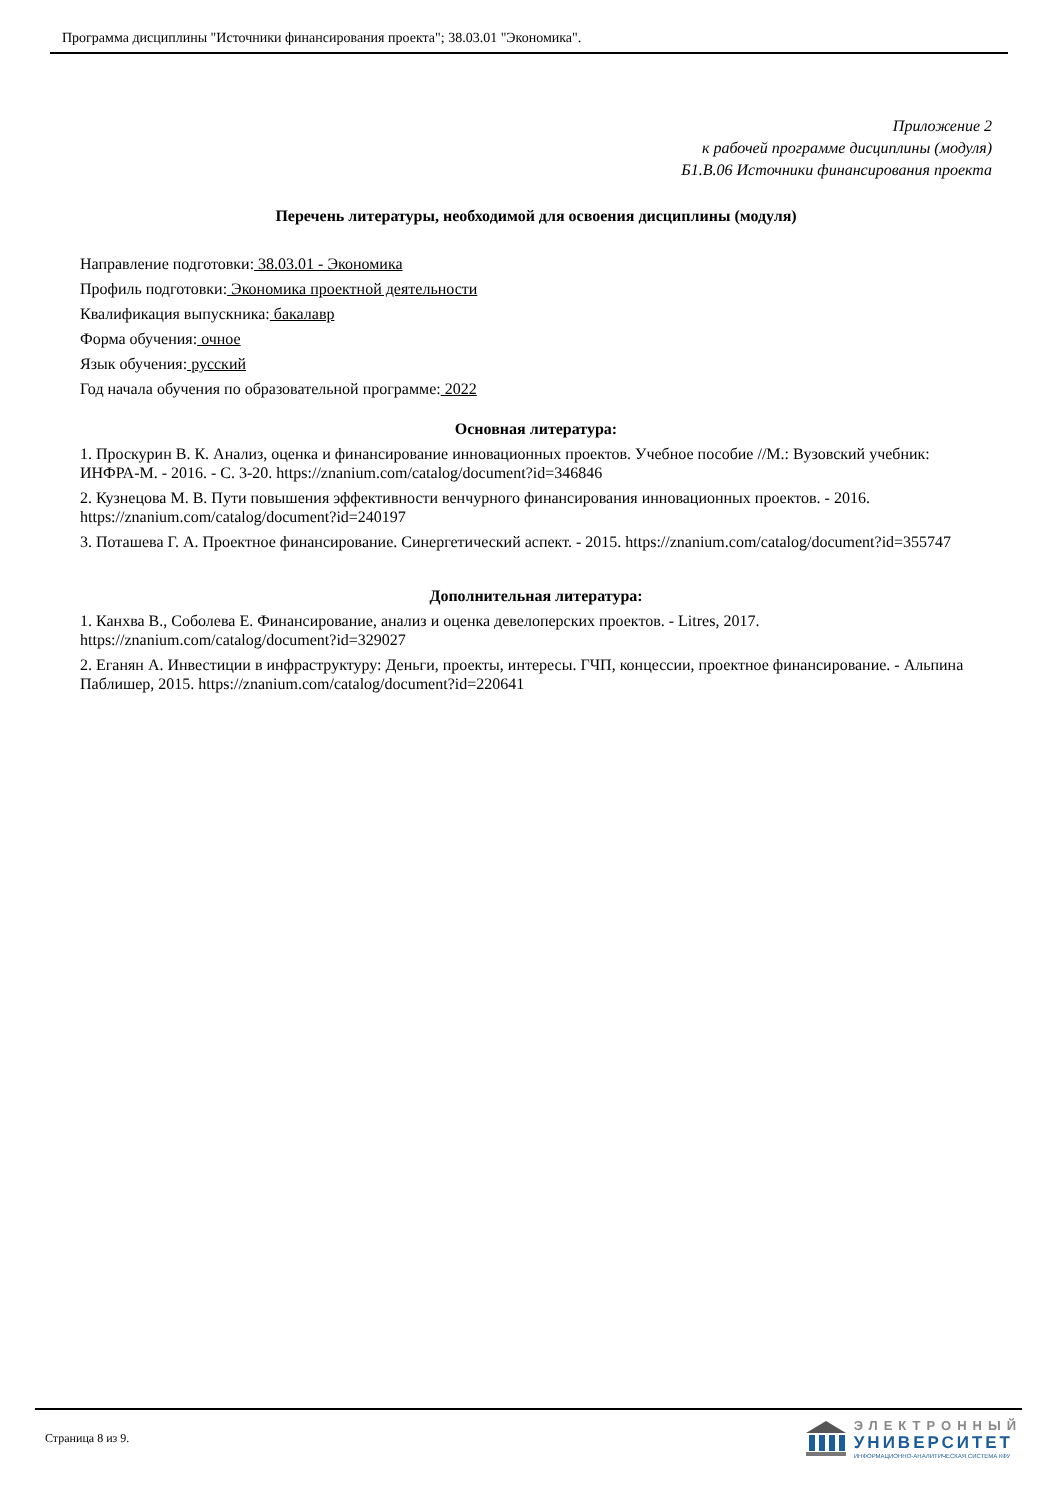Программа дисциплины "Источники финансирования проекта"; 38.03.01 "Экономика".
Приложение 2
к рабочей программе дисциплины (модуля)
Б1.В.06 Источники финансирования проекта
Перечень литературы, необходимой для освоения дисциплины (модуля)
Направление подготовки: 38.03.01 - Экономика
Профиль подготовки: Экономика проектной деятельности
Квалификация выпускника: бакалавр
Форма обучения: очное
Язык обучения: русский
Год начала обучения по образовательной программе: 2022
Основная литература:
1. Проскурин В. К. Анализ, оценка и финансирование инновационных проектов. Учебное пособие //М.: Вузовский учебник: ИНФРА-М. - 2016. - С. 3-20. https://znanium.com/catalog/document?id=346846
2. Кузнецова М. В. Пути повышения эффективности венчурного финансирования инновационных проектов. - 2016. https://znanium.com/catalog/document?id=240197
3. Поташева Г. А. Проектное финансирование. Синергетический аспект. - 2015. https://znanium.com/catalog/document?id=355747
Дополнительная литература:
1. Канхва В., Соболева Е. Финансирование, анализ и оценка девелоперских проектов. - Litres, 2017. https://znanium.com/catalog/document?id=329027
2. Еганян А. Инвестиции в инфраструктуру: Деньги, проекты, интересы. ГЧП, концессии, проектное финансирование. - Альпина Паблишер, 2015. https://znanium.com/catalog/document?id=220641
Страница 8 из 9.
ЭЛЕКТРОННЫЙ
УНИВЕРСИТЕТ
ИНФОРМАЦИОННО-АНАЛИТИЧЕСКАЯ СИСТЕМА КФУ